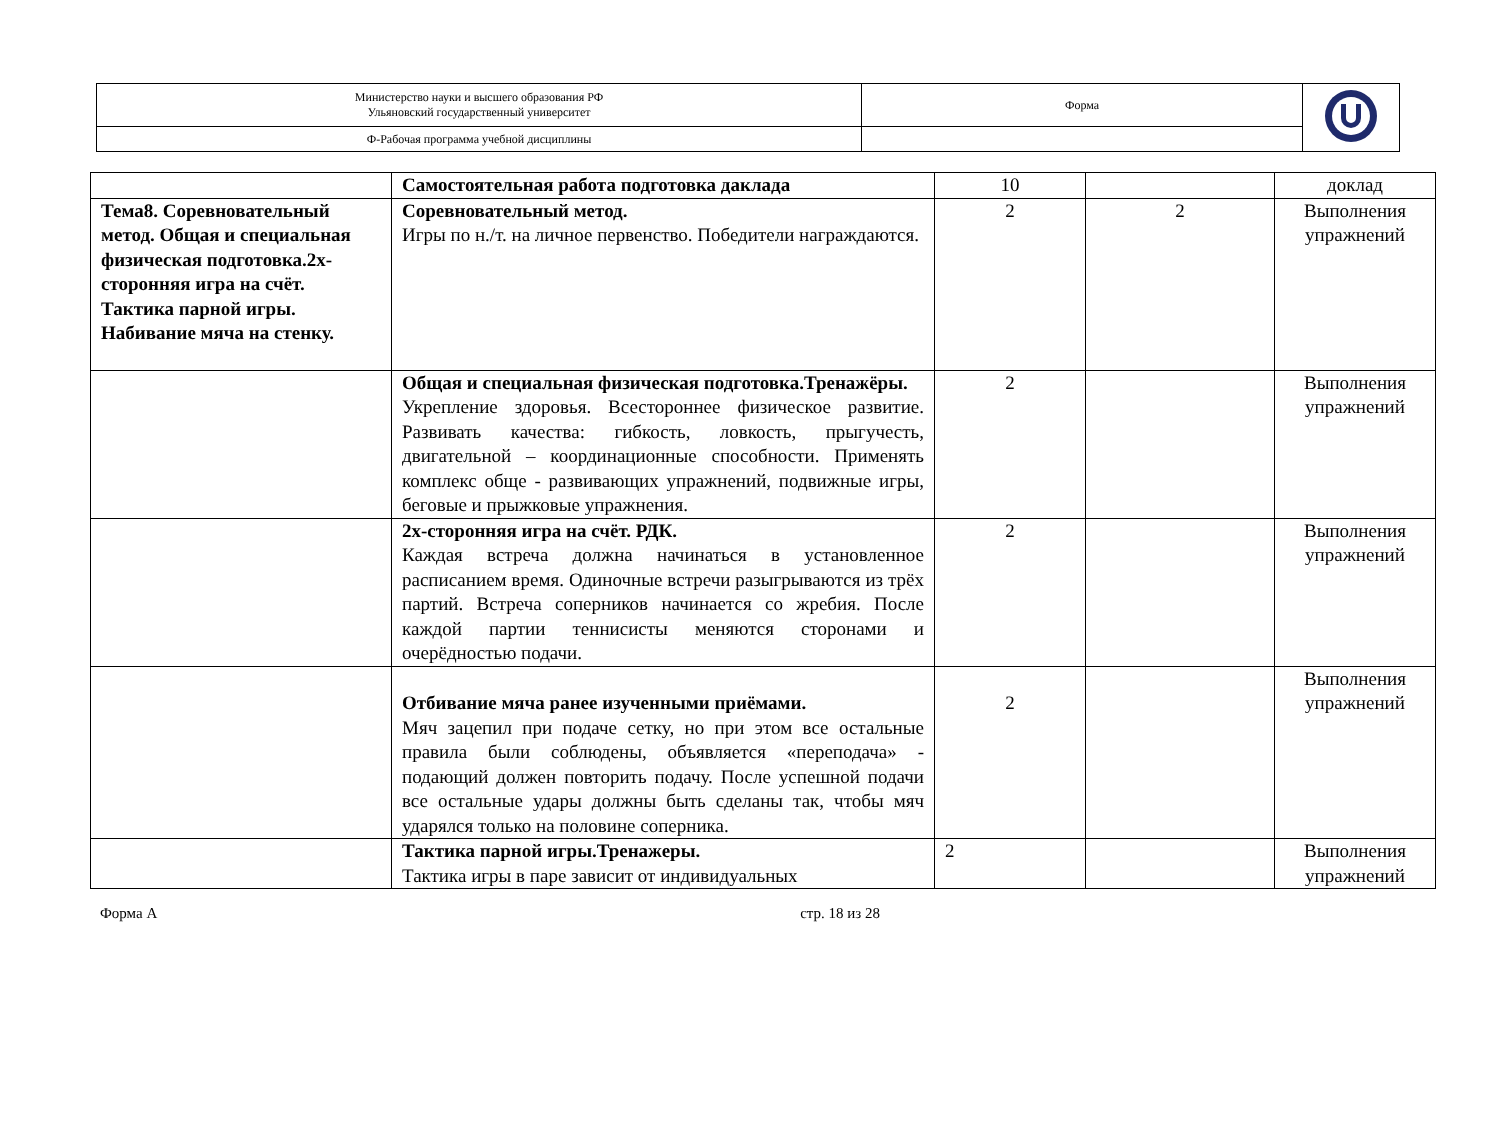| Министерство науки и высшего образования РФ Ульяновский государственный университет | Форма | |
| Ф-Рабочая программа учебной дисциплины | | |
| | Самостоятельная работа подготовка даклада | 10 | | доклад |
| Тема8. Соревновательный метод. Общая и специальная физическая подготовка.2х-сторонняя игра на счёт. Тактика парной игры. Набивание мяча на стенку. | Соревновательный метод. Игры по н./т. на личное первенство. Победители награждаются. | 2 | 2 | Выполнения упражнений |
| | Общая и специальная физическая подготовка.Тренажёры. Укрепление здоровья. Всестороннее физическое развитие. Развивать качества: гибкость, ловкость, прыгучесть, двигательной – координационные способности. Применять комплекс обще - развивающих упражнений, подвижные игры, беговые и прыжковые упражнения. | 2 | | Выполнения упражнений |
| | 2х-сторонняя игра на счёт. РДК. Каждая встреча должна начинаться в установленное расписанием время. Одиночные встречи разыгрываются из трёх партий. Встреча соперников начинается со жребия. После каждой партии теннисисты меняются сторонами и очерёдностью подачи. | 2 | | Выполнения упражнений |
| | Отбивание мяча ранее изученными приёмами. Мяч зацепил при подаче сетку, но при этом все остальные правила были соблюдены, объявляется «переподача» - подающий должен повторить подачу. После успешной подачи все остальные удары должны быть сделаны так, чтобы мяч ударялся только на половине соперника. | 2 | | Выполнения упражнений |
| | Тактика парной игры.Тренажеры. Тактика игры в паре зависит от индивидуальных | 2 | | Выполнения упражнений |
Форма А стр. 18 из 28